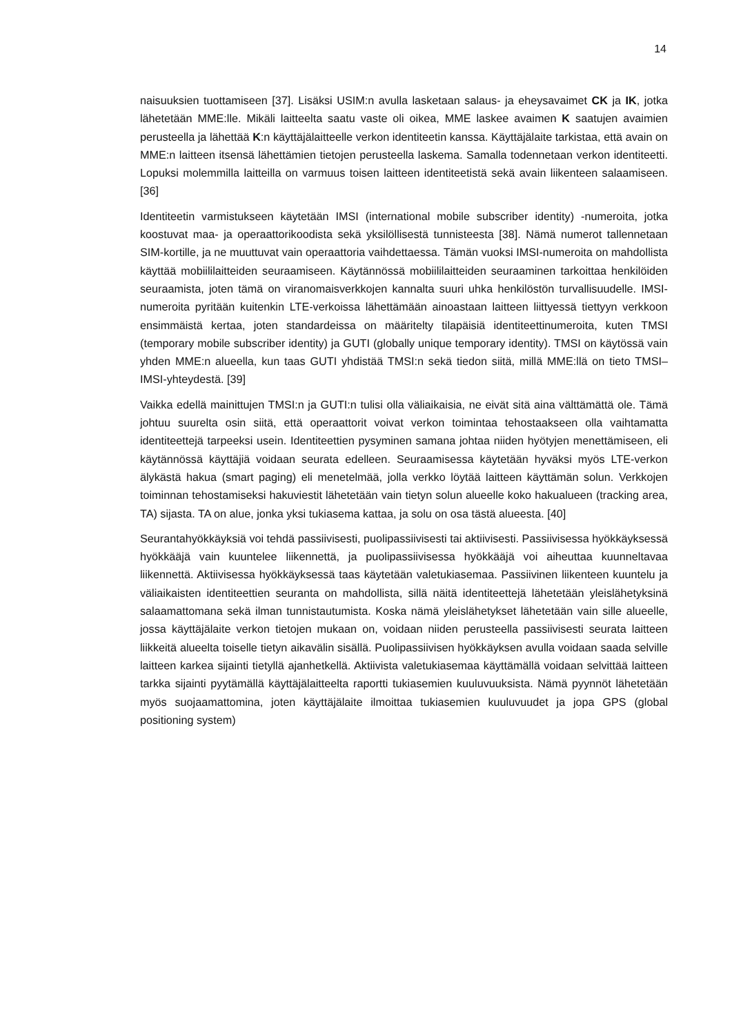14
naisuuksien tuottamiseen [37]. Lisäksi USIM:n avulla lasketaan salaus- ja eheysavaimet CK ja IK, jotka lähetetään MME:lle. Mikäli laitteelta saatu vaste oli oikea, MME laskee avaimen K saatujen avaimien perusteella ja lähettää K:n käyttäjälaitteelle verkon identiteetin kanssa. Käyttäjälaite tarkistaa, että avain on MME:n laitteen itsensä lähettämien tietojen perusteella laskema. Samalla todennetaan verkon identiteetti. Lopuksi molemmilla laitteilla on varmuus toisen laitteen identiteetistä sekä avain liikenteen salaamiseen. [36]
Identiteetin varmistukseen käytetään IMSI (international mobile subscriber identity) -numeroita, jotka koostuvat maa- ja operaattorikoodista sekä yksilöllisestä tunnisteesta [38]. Nämä numerot tallennetaan SIM-kortille, ja ne muuttuvat vain operaattoria vaihdettaessa. Tämän vuoksi IMSI-numeroita on mahdollista käyttää mobiililaitteiden seuraamiseen. Käytännössä mobiililaitteiden seuraaminen tarkoittaa henkilöiden seuraamista, joten tämä on viranomaisverkkojen kannalta suuri uhka henkilöstön turvallisuudelle. IMSI-numeroita pyritään kuitenkin LTE-verkoissa lähettämään ainoastaan laitteen liittyessä tiettyyn verkkoon ensimmäistä kertaa, joten standardeissa on määritelty tilapäisiä identiteettinumeroita, kuten TMSI (temporary mobile subscriber identity) ja GUTI (globally unique temporary identity). TMSI on käytössä vain yhden MME:n alueella, kun taas GUTI yhdistää TMSI:n sekä tiedon siitä, millä MME:llä on tieto TMSI–IMSI-yhteydestä. [39]
Vaikka edellä mainittujen TMSI:n ja GUTI:n tulisi olla väliaikaisia, ne eivät sitä aina välttämättä ole. Tämä johtuu suurelta osin siitä, että operaattorit voivat verkon toimintaa tehostaakseen olla vaihtamatta identiteettejä tarpeeksi usein. Identiteettien pysyminen samana johtaa niiden hyötyjen menettämiseen, eli käytännössä käyttäjiä voidaan seurata edelleen. Seuraamisessa käytetään hyväksi myös LTE-verkon älykästä hakua (smart paging) eli menetelmää, jolla verkko löytää laitteen käyttämän solun. Verkkojen toiminnan tehostamiseksi hakuviestit lähetetään vain tietyn solun alueelle koko hakualueen (tracking area, TA) sijasta. TA on alue, jonka yksi tukiasema kattaa, ja solu on osa tästä alueesta. [40]
Seurantahyökkäyksiä voi tehdä passiivisesti, puolipassiivisesti tai aktiivisesti. Passiivisessa hyökkäyksessä hyökkääjä vain kuuntelee liikennettä, ja puolipassiivisessa hyökkääjä voi aiheuttaa kuunneltavaa liikennettä. Aktiivisessa hyökkäyksessä taas käytetään valetukiasemaa. Passiivinen liikenteen kuuntelu ja väliaikaisten identiteettien seuranta on mahdollista, sillä näitä identiteettejä lähetetään yleislähetyksinä salaamattomana sekä ilman tunnistautumista. Koska nämä yleislähetykset lähetetään vain sille alueelle, jossa käyttäjälaite verkon tietojen mukaan on, voidaan niiden perusteella passiivisesti seurata laitteen liikkeitä alueelta toiselle tietyn aikavälin sisällä. Puolipassiivisen hyökkäyksen avulla voidaan saada selville laitteen karkea sijainti tietyllä ajanhetkellä. Aktiivista valetukiasemaa käyttämällä voidaan selvittää laitteen tarkka sijainti pyytämällä käyttäjälaitteelta raportti tukiasemien kuuluvuuksista. Nämä pyynnöt lähetetään myös suojaamattomina, joten käyttäjälaite ilmoittaa tukiasemien kuuluvuudet ja jopa GPS (global positioning system)